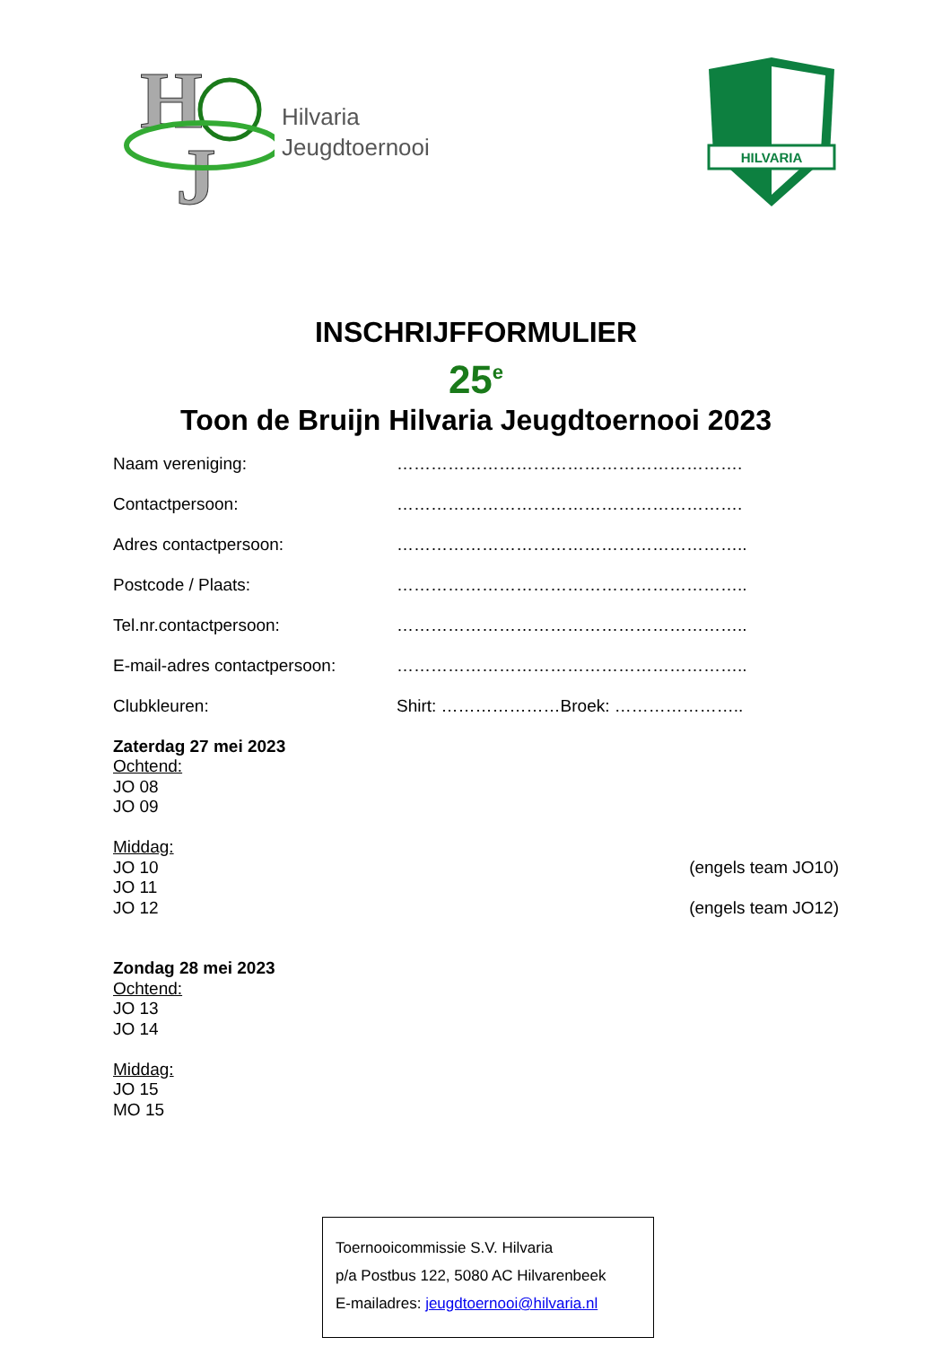H
J
Hilvaria
Jeugdtoernooi
HILVARIA
INSCHRIJFFORMULIER
25<sup>e</sup>
Toon de Bruijn Hilvaria Jeugdtoernooi 2023
Naam vereniging: …………………………………………………….
Contactpersoon: …………………………………………………….
Adres contactpersoon: ……………………………………………………..
Postcode / Plaats: ……………………………………………………..
Tel.nr.contactpersoon: ……………………………………………………..
E-mail-adres contactpersoon:
……………………………………………………..
Clubkleuren: Shirt: …………………Broek: …………………..
Zaterdag 27 mei 2023
Ochtend:
JO 08
JO 09
Middag:
JO 10 (engels team JO10)
JO 11
JO 12 (engels team JO12)
Zondag 28 mei 2023
Ochtend:
JO 13
JO 14
Middag:
JO 15
MO 15
Toernooicommissie S.V. Hilvaria
p/a Postbus 122, 5080 AC Hilvarenbeek
E-mailadres: jeugdtoernooi@hilvaria.nl